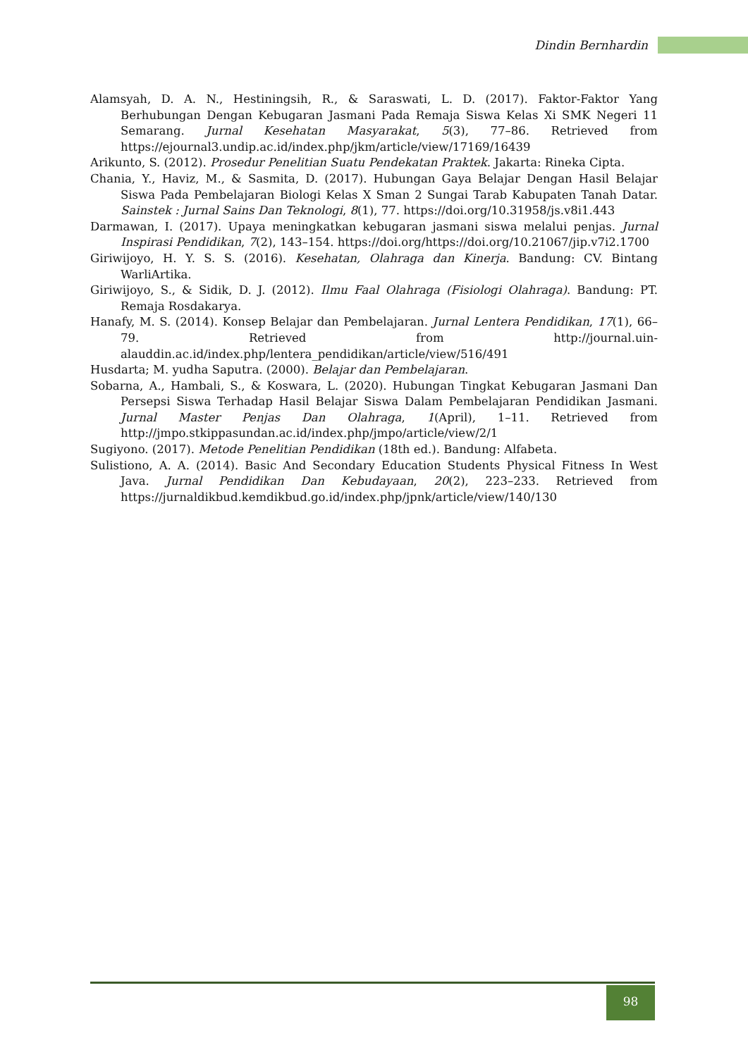Dindin Bernhardin
Alamsyah, D. A. N., Hestiningsih, R., & Saraswati, L. D. (2017). Faktor-Faktor Yang Berhubungan Dengan Kebugaran Jasmani Pada Remaja Siswa Kelas Xi SMK Negeri 11 Semarang. Jurnal Kesehatan Masyarakat, 5(3), 77–86. Retrieved from https://ejournal3.undip.ac.id/index.php/jkm/article/view/17169/16439
Arikunto, S. (2012). Prosedur Penelitian Suatu Pendekatan Praktek. Jakarta: Rineka Cipta.
Chania, Y., Haviz, M., & Sasmita, D. (2017). Hubungan Gaya Belajar Dengan Hasil Belajar Siswa Pada Pembelajaran Biologi Kelas X Sman 2 Sungai Tarab Kabupaten Tanah Datar. Sainstek : Jurnal Sains Dan Teknologi, 8(1), 77. https://doi.org/10.31958/js.v8i1.443
Darmawan, I. (2017). Upaya meningkatkan kebugaran jasmani siswa melalui penjas. Jurnal Inspirasi Pendidikan, 7(2), 143–154. https://doi.org/https://doi.org/10.21067/jip.v7i2.1700
Giriwijoyo, H. Y. S. S. (2016). Kesehatan, Olahraga dan Kinerja. Bandung: CV. Bintang WarliArtika.
Giriwijoyo, S., & Sidik, D. J. (2012). Ilmu Faal Olahraga (Fisiologi Olahraga). Bandung: PT. Remaja Rosdakarya.
Hanafy, M. S. (2014). Konsep Belajar dan Pembelajaran. Jurnal Lentera Pendidikan, 17(1), 66–79. Retrieved from http://journal.uin-alauddin.ac.id/index.php/lentera_pendidikan/article/view/516/491
Husdarta; M. yudha Saputra. (2000). Belajar dan Pembelajaran.
Sobarna, A., Hambali, S., & Koswara, L. (2020). Hubungan Tingkat Kebugaran Jasmani Dan Persepsi Siswa Terhadap Hasil Belajar Siswa Dalam Pembelajaran Pendidikan Jasmani. Jurnal Master Penjas Dan Olahraga, 1(April), 1–11. Retrieved from http://jmpo.stkippasundan.ac.id/index.php/jmpo/article/view/2/1
Sugiyono. (2017). Metode Penelitian Pendidikan (18th ed.). Bandung: Alfabeta.
Sulistiono, A. A. (2014). Basic And Secondary Education Students Physical Fitness In West Java. Jurnal Pendidikan Dan Kebudayaan, 20(2), 223–233. Retrieved from https://jurnaldikbud.kemdikbud.go.id/index.php/jpnk/article/view/140/130
98